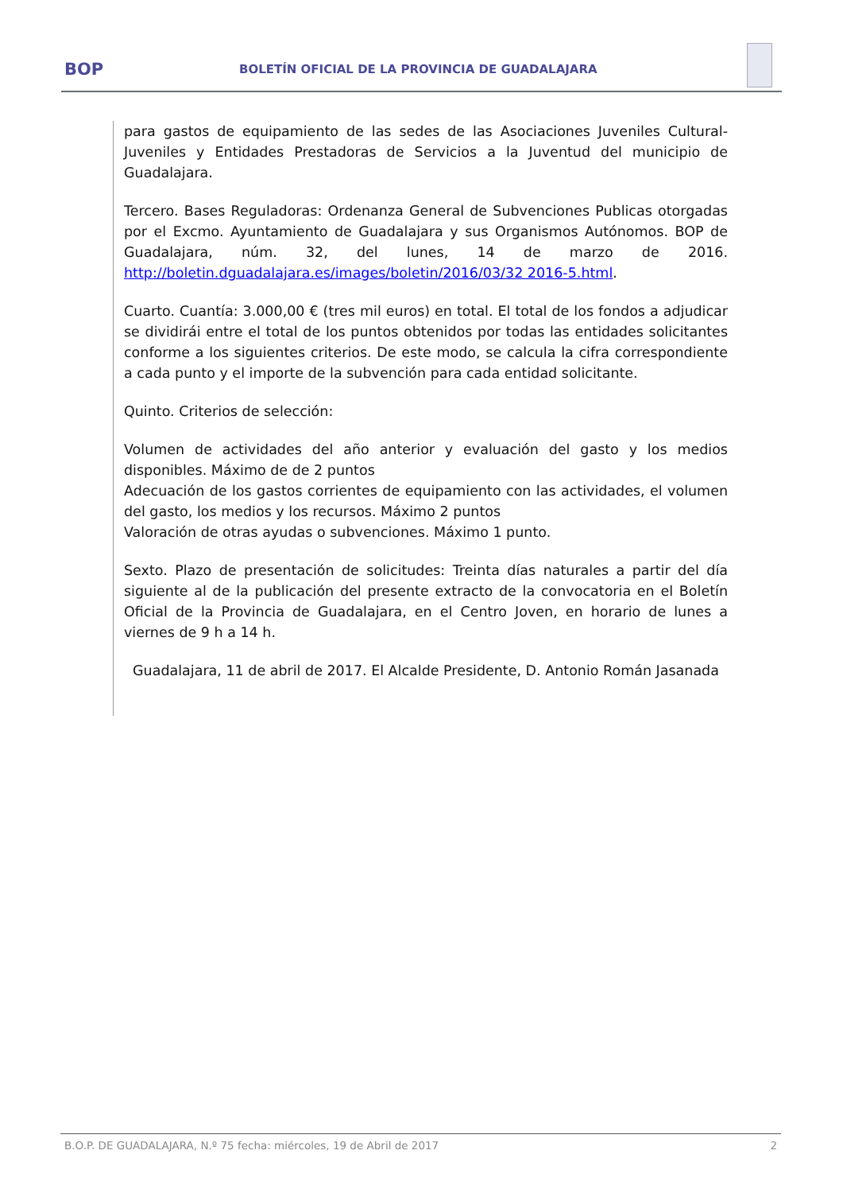BOP
BOLETÍN OFICIAL DE LA PROVINCIA DE GUADALAJARA
para gastos de equipamiento de las sedes de las Asociaciones Juveniles Cultural-Juveniles y Entidades Prestadoras de Servicios a la Juventud del municipio de Guadalajara.
Tercero. Bases Reguladoras: Ordenanza General de Subvenciones Publicas otorgadas por el Excmo. Ayuntamiento de Guadalajara y sus Organismos Autónomos. BOP de Guadalajara, núm. 32, del lunes, 14 de marzo de 2016. http://boletin.dguadalajara.es/images/boletin/2016/03/32 2016-5.html.
Cuarto. Cuantía: 3.000,00 € (tres mil euros) en total. El total de los fondos a adjudicar se dividirái entre el total de los puntos obtenidos por todas las entidades solicitantes conforme a los siguientes criterios. De este modo, se calcula la cifra correspondiente a cada punto y el importe de la subvención para cada entidad solicitante.
Quinto. Criterios de selección:
Volumen de actividades del año anterior y evaluación del gasto y los medios disponibles. Máximo de de 2 puntos
Adecuación de los gastos corrientes de equipamiento con las actividades, el volumen del gasto, los medios y los recursos. Máximo 2 puntos
Valoración de otras ayudas o subvenciones. Máximo 1 punto.
Sexto. Plazo de presentación de solicitudes: Treinta días naturales a partir del día siguiente al de la publicación del presente extracto de la convocatoria en el Boletín Oficial de la Provincia de Guadalajara, en el Centro Joven, en horario de lunes a viernes de 9 h a 14 h.
Guadalajara, 11 de abril de 2017. El Alcalde Presidente, D. Antonio Román Jasanada
B.O.P. DE GUADALAJARA, N.º 75 fecha: miércoles, 19 de Abril de 2017 2